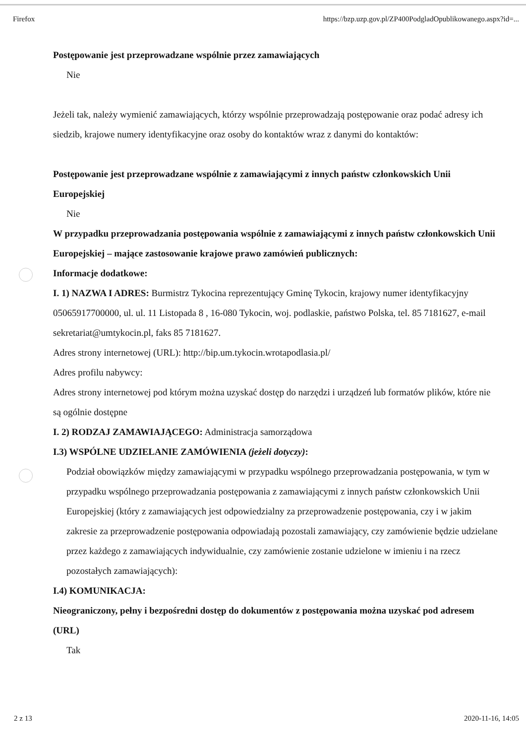Firefox https://bzp.uzp.gov.pl/ZP400PodgladOpublikowanego.aspx?id=...
Postępowanie jest przeprowadzane wspólnie przez zamawiających
Nie
Jeżeli tak, należy wymienić zamawiających, którzy wspólnie przeprowadzają postępowanie oraz podać adresy ich siedzib, krajowe numery identyfikacyjne oraz osoby do kontaktów wraz z danymi do kontaktów:
Postępowanie jest przeprowadzane wspólnie z zamawiającymi z innych państw członkowskich Unii Europejskiej
Nie
W przypadku przeprowadzania postępowania wspólnie z zamawiającymi z innych państw członkowskich Unii Europejskiej – mające zastosowanie krajowe prawo zamówień publicznych:
Informacje dodatkowe:
I. 1) NAZWA I ADRES: Burmistrz Tykocina reprezentujący Gminę Tykocin, krajowy numer identyfikacyjny 05065917700000, ul. ul. 11 Listopada 8 , 16-080 Tykocin, woj. podlaskie, państwo Polska, tel. 85 7181627, e-mail sekretariat@umtykocin.pl, faks 85 7181627.
Adres strony internetowej (URL): http://bip.um.tykocin.wrotapodlasia.pl/
Adres profilu nabywcy:
Adres strony internetowej pod którym można uzyskać dostęp do narzędzi i urządzeń lub formatów plików, które nie są ogólnie dostępne
I. 2) RODZAJ ZAMAWIAJĄCEGO: Administracja samorządowa
I.3) WSPÓLNE UDZIELANIE ZAMÓWIENIA (jeżeli dotyczy):
Podział obowiązków między zamawiającymi w przypadku wspólnego przeprowadzania postępowania, w tym w przypadku wspólnego przeprowadzania postępowania z zamawiającymi z innych państw członkowskich Unii Europejskiej (który z zamawiających jest odpowiedzialny za przeprowadzenie postępowania, czy i w jakim zakresie za przeprowadzenie postępowania odpowiadają pozostali zamawiający, czy zamówienie będzie udzielane przez każdego z zamawiających indywidualnie, czy zamówienie zostanie udzielone w imieniu i na rzecz pozostałych zamawiających):
I.4) KOMUNIKACJA:
Nieograniczony, pełny i bezpośredni dostęp do dokumentów z postępowania można uzyskać pod adresem (URL)
Tak
2 z 13 2020-11-16, 14:05